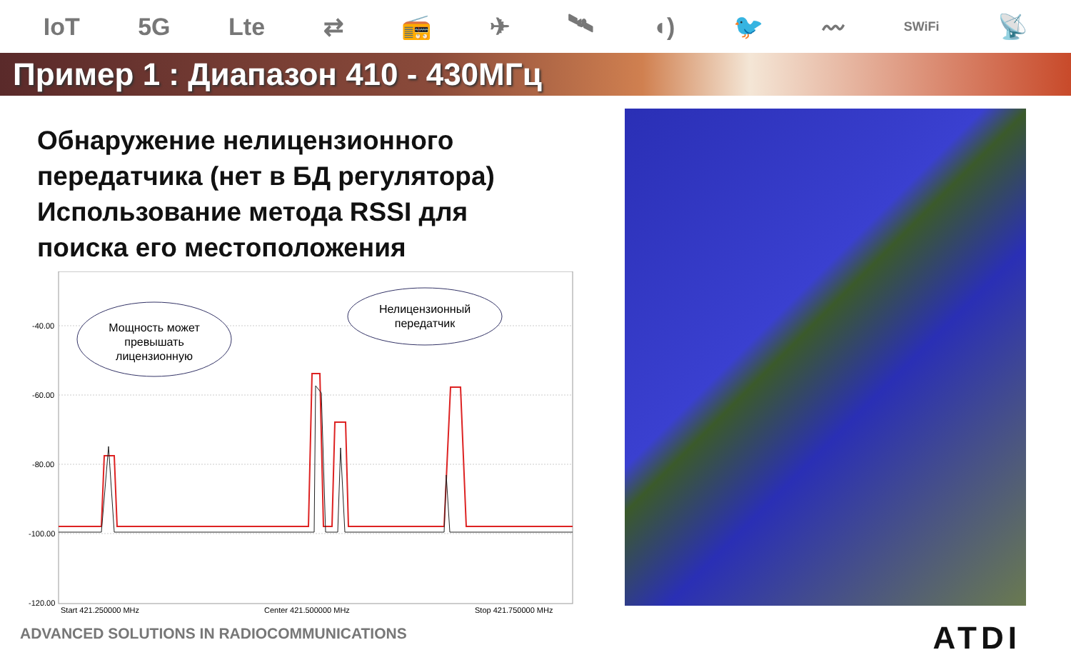IoT 5G Lte ⇄ 📻 ✈ 🛰 ◖) 🐦 〰 SWiFi 📡
Пример 1 : Диапазон 410 - 430МГц
Обнаружение нелицензионного
передатчика (нет в БД регулятора)
Использование метода RSSI для
поиска его местоположения
-40.00
-60.00
-80.00
-100.00
-120.00
Мощность может
превышать
лицензионную
Нелицензионный
передатчик
Start 421.250000 MHz
Center 421.500000 MHz
Stop 421.750000 MHz
ADVANCED SOLUTIONS IN RADIOCOMMUNICATIONS
ATDI